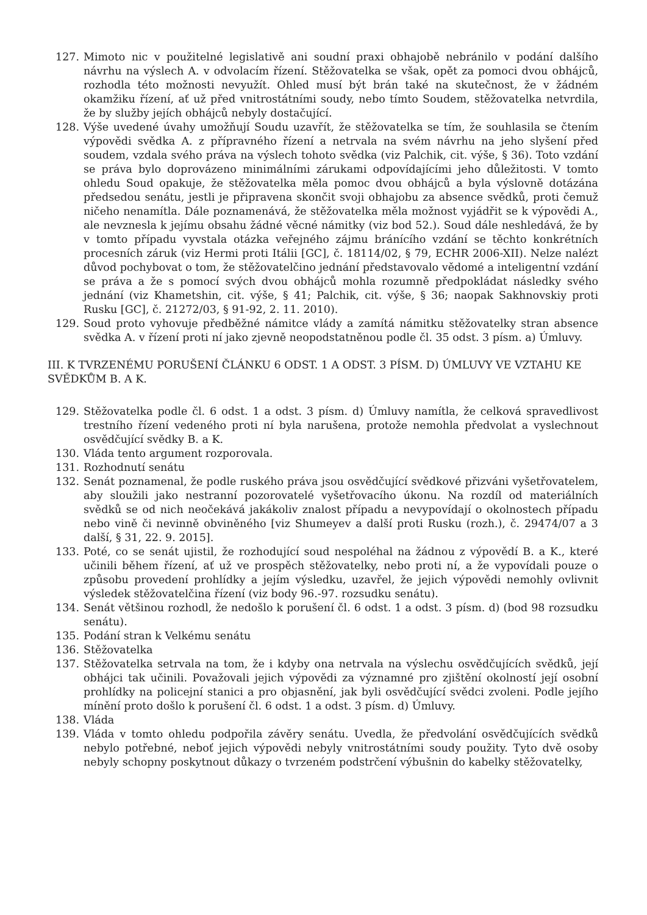127. Mimoto nic v použitelné legislativě ani soudní praxi obhajobě nebránilo v podání dalšího návrhu na výslech A. v odvolacím řízení. Stěžovatelka se však, opět za pomoci dvou obhájců, rozhodla této možnosti nevyužít. Ohled musí být brán také na skutečnost, že v žádném okamžiku řízení, ať už před vnitrostátními soudy, nebo tímto Soudem, stěžovatelka netvrdila, že by služby jejích obhájců nebyly dostačující.
128. Výše uvedené úvahy umožňují Soudu uzavřít, že stěžovatelka se tím, že souhlasila se čtením výpovědi svědka A. z přípravného řízení a netrvala na svém návrhu na jeho slyšení před soudem, vzdala svého práva na výslech tohoto svědka (viz Palchik, cit. výše, § 36). Toto vzdání se práva bylo doprovázeno minimálními zárukami odpovídajícími jeho důležitosti. V tomto ohledu Soud opakuje, že stěžovatelka měla pomoc dvou obhájců a byla výslovně dotázána předsedou senátu, jestli je připravena skončit svoji obhajobu za absence svědků, proti čemuž ničeho nenamítla. Dále poznamenává, že stěžovatelka měla možnost vyjádřit se k výpovědi A., ale nevznesla k jejímu obsahu žádné věcné námitky (viz bod 52.). Soud dále neshledává, že by v tomto případu vyvstala otázka veřejného zájmu bránícího vzdání se těchto konkrétních procesních záruk (viz Hermi proti Itálii [GC], č. 18114/02, § 79, ECHR 2006-XII). Nelze nalézt důvod pochybovat o tom, že stěžovatelčino jednání představovalo vědomé a inteligentní vzdání se práva a že s pomocí svých dvou obhájců mohla rozumně předpokládat následky svého jednání (viz Khametshin, cit. výše, § 41; Palchik, cit. výše, § 36; naopak Sakhnovskiy proti Rusku [GC], č. 21272/03, § 91-92, 2. 11. 2010).
129. Soud proto vyhovuje předběžné námitce vlády a zamítá námitku stěžovatelky stran absence svědka A. v řízení proti ní jako zjevně neopodstatněnou podle čl. 35 odst. 3 písm. a) Úmluvy.
III. K TVRZENÉMU PORUŠENÍ ČLÁNKU 6 ODST. 1 A ODST. 3 PÍSM. D) ÚMLUVY VE VZTAHU KE SVĚDKŮM B. A K.
129. Stěžovatelka podle čl. 6 odst. 1 a odst. 3 písm. d) Úmluvy namítla, že celková spravedlivost trestního řízení vedeného proti ní byla narušena, protože nemohla předvolat a vyslechnout osvědčující svědky B. a K.
130. Vláda tento argument rozporovala.
131. Rozhodnutí senátu
132. Senát poznamenal, že podle ruského práva jsou osvědčující svědkové přizváni vyšetřovatelem, aby sloužili jako nestranní pozorovatelé vyšetřovacího úkonu. Na rozdíl od materiálních svědků se od nich neočekává jakákoliv znalost případu a nevypovídají o okolnostech případu nebo vině či nevinně obviněného [viz Shumeyev a další proti Rusku (rozh.), č. 29474/07 a 3 další, § 31, 22. 9. 2015].
133. Poté, co se senát ujistil, že rozhodující soud nespoléhal na žádnou z výpovědí B. a K., které učinili během řízení, ať už ve prospěch stěžovatelky, nebo proti ní, a že vypovídali pouze o způsobu provedení prohlídky a jejím výsledku, uzavřel, že jejich výpovědi nemohly ovlivnit výsledek stěžovatelčina řízení (viz body 96.-97. rozsudku senátu).
134. Senát většinou rozhodl, že nedošlo k porušení čl. 6 odst. 1 a odst. 3 písm. d) (bod 98 rozsudku senátu).
135. Podání stran k Velkému senátu
136. Stěžovatelka
137. Stěžovatelka setrvala na tom, že i kdyby ona netrvala na výslechu osvědčujících svědků, její obhájci tak učinili. Považovali jejich výpovědi za významné pro zjištění okolností její osobní prohlídky na policejní stanici a pro objasnění, jak byli osvědčující svědci zvoleni. Podle jejího mínění proto došlo k porušení čl. 6 odst. 1 a odst. 3 písm. d) Úmluvy.
138. Vláda
139. Vláda v tomto ohledu podpořila závěry senátu. Uvedla, že předvolání osvědčujících svědků nebylo potřebné, neboť jejich výpovědi nebyly vnitrostátními soudy použity. Tyto dvě osoby nebyly schopny poskytnout důkazy o tvrzeném podstrčení výbušnin do kabelky stěžovatelky,